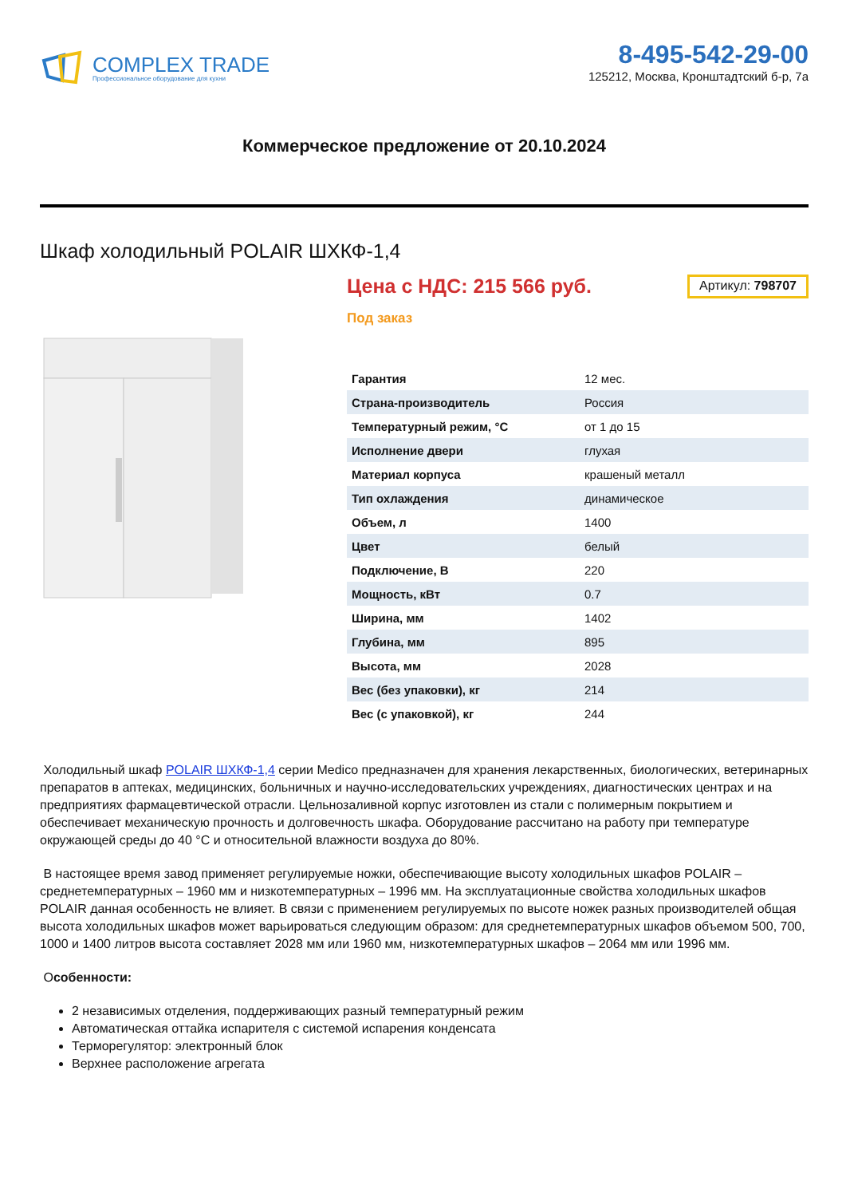COMPLEX TRADE
Профессиональное оборудование для кухни
8-495-542-29-00
125212, Москва, Кронштадтский б-р, 7а
Коммерческое предложение от 20.10.2024
Шкаф холодильный POLAIR ШХКФ-1,4
Цена с НДС: 215 566 руб.
Артикул: 798707
Под заказ
| Гарантия | 12 мес. |
| Страна-производитель | Россия |
| Температурный режим, °С | от 1 до 15 |
| Исполнение двери | глухая |
| Материал корпуса | крашеный металл |
| Тип охлаждения | динамическое |
| Объем, л | 1400 |
| Цвет | белый |
| Подключение, В | 220 |
| Мощность, кВт | 0.7 |
| Ширина, мм | 1402 |
| Глубина, мм | 895 |
| Высота, мм | 2028 |
| Вес (без упаковки), кг | 214 |
| Вес (с упаковкой), кг | 244 |
Холодильный шкаф POLAIR ШХКФ-1,4 серии Medico предназначен для хранения лекарственных, биологических, ветеринарных препаратов в аптеках, медицинских, больничных и научно-исследовательских учреждениях, диагностических центрах и на предприятиях фармацевтической отрасли. Цельнозаливной корпус изготовлен из стали с полимерным покрытием и обеспечивает механическую прочность и долговечность шкафа. Оборудование рассчитано на работу при температуре окружающей среды до 40 °С и относительной влажности воздуха до 80%.
В настоящее время завод применяет регулируемые ножки, обеспечивающие высоту холодильных шкафов POLAIR – среднетемпературных – 1960 мм и низкотемпературных – 1996 мм. На эксплуатационные свойства холодильных шкафов POLAIR данная особенность не влияет. В связи с применением регулируемых по высоте ножек разных производителей общая высота холодильных шкафов может варьироваться следующим образом: для среднетемпературных шкафов объемом 500, 700, 1000 и 1400 литров высота составляет 2028 мм или 1960 мм, низкотемпературных шкафов – 2064 мм или 1996 мм.
Особенности:
2 независимых отделения, поддерживающих разный температурный режим
Автоматическая оттайка испарителя с системой испарения конденсата
Терморегулятор: электронный блок
Верхнее расположение агрегата